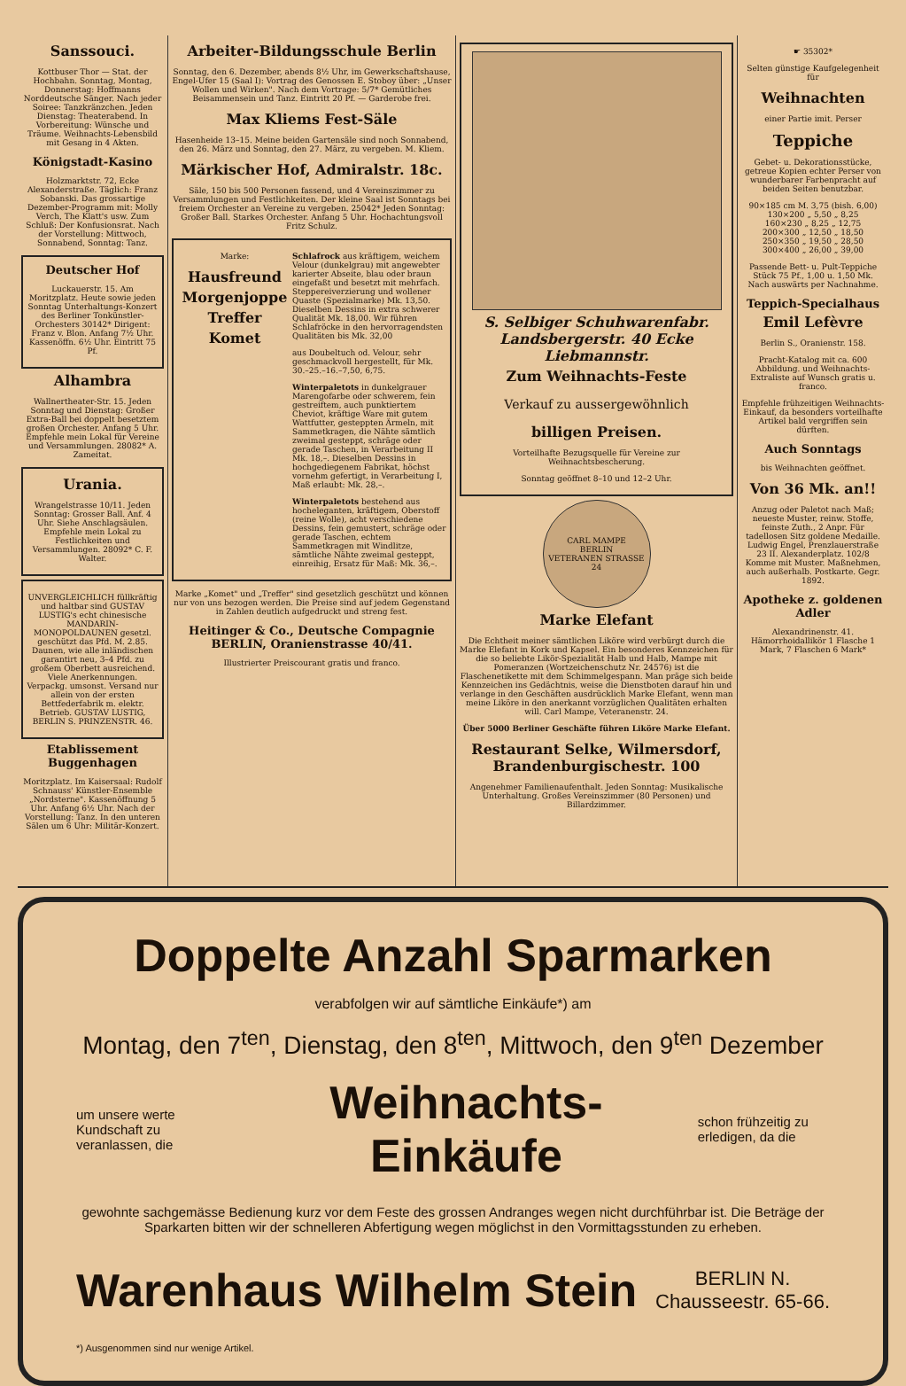Sanssouci.
Kottbuser Thor — Stat. der Hochbahn. Sonntag, Montag, Donnerstag: Hoffmanns Norddeutsche Sänger. Nach jeder Soiree: Tanzkränzchen. Jeden Dienstag: Theaterabend. In Vorbereitung: Wünsche und Träume. Weihnachts-Lebensbild mit Gesang in 4 Akten.
Königstadt-Kasino
Holzmarktstr. 72, Ecke Alexanderstraße. Täglich: Franz Sobanski. Das grossartige Dezember-Programm mit: Molly Verch, The Klatt's usw. Zum Schluß: Der Konfusionsrat. Nach der Vorstellung: Mittwoch, Sonnabend, Sonntag: Tanz.
Deutscher Hof
Luckauerstr. 15. Am Moritzplatz. Heute sowie jeden Sonntag Unterhaltungs-Konzert des Berliner Tonkünstler-Orchesters 30142* Dirigent: Franz v. Blon. Anfang 7½ Uhr. Kassenöffn. 6½ Uhr. Eintritt 75 Pf.
Alhambra
Wallnertheater-Str. 15. Jeden Sonntag und Dienstag: Großer Extra-Ball bei doppelt besetztem großen Orchester. Anfang 5 Uhr. Empfehle mein Lokal für Vereine und Versammlungen. 28082* A. Zameitat.
Urania.
Wrangelstrasse 10/11. Jeden Sonntag: Grosser Ball. Anf. 4 Uhr. Siehe Anschlagsäulen. Empfehle mein Lokal zu Festlichkeiten und Versammlungen. 28092* C. F. Walter.
UNVERGLEICHLICH füllkräftig und haltbar sind GUSTAV LUSTIG's echt chinesische MANDARIN-MONOPOLDAUNEN gesetzl. geschützt das Pfd. M. 2.85. Daunen, wie alle inländischen garantirt neu, 3–4 Pfd. zu großem Oberbett ausreichend. Viele Anerkennungen. Verpackg. umsonst. Versand nur allein von der ersten Bettfederfabrik m. elektr. Betrieb. GUSTAV LUSTIG, BERLIN S. PRINZENSTR. 46.
Etablissement Buggenhagen
Moritzplatz. Im Kaisersaal: Rudolf Schnauss' Künstler-Ensemble „Nordsterne". Kassenöffnung 5 Uhr. Anfang 6½ Uhr. Nach der Vorstellung: Tanz. In den unteren Sälen um 6 Uhr: Militär-Konzert.
Arbeiter-Bildungsschule Berlin
Sonntag, den 6. Dezember, abends 8½ Uhr, im Gewerkschaftshause, Engel-Ufer 15 (Saal I): Vortrag des Genossen E. Stoboy über: „Unser Wollen und Wirken". Nach dem Vortrage: 5/7* Gemütliches Beisammensein und Tanz. Eintritt 20 Pf. — Garderobe frei.
Max Kliems Fest-Säle
Hasenheide 13–15. Meine beiden Gartensäle sind noch Sonnabend, den 26. März und Sonntag, den 27. März, zu vergeben. M. Kliem.
Märkischer Hof, Admiralstr. 18c.
Säle, 150 bis 500 Personen fassend, und 4 Vereinszimmer zu Versammlungen und Festlichkeiten. Der kleine Saal ist Sonntags bei freiem Orchester an Vereine zu vergeben. 25042* Jeden Sonntag: Großer Ball. Starkes Orchester. Anfang 5 Uhr. Hochachtungsvoll Fritz Schulz.
Marke:
Hausfreund
Morgenjoppe
Treffer
Komet
Schlafrock aus kräftigem, weichem Velour (dunkelgrau) mit angewebter karierter Abseite, blau oder braun eingefaßt und besetzt mit mehrfach. Steppereiverzierung und wollener Quaste (Spezialmarke) Mk. 13,50. Dieselben Dessins in extra schwerer Qualität Mk. 18,00. Wir führen Schlafröcke in den hervorragendsten Qualitäten bis Mk. 32,00
aus Doubeltuch od. Velour, sehr geschmackvoll hergestellt, für Mk. 30.–25.–16.–7,50, 6,75.
Winterpaletots in dunkelgrauer Marengofarbe oder schwerem, fein gestreiftem, auch punktiertem Cheviot, kräftige Ware mit gutem Wattfutter, gesteppten Ärmeln, mit Sammetkragen, die Nähte sämtlich zweimal gesteppt, schräge oder gerade Taschen, in Verarbeitung II Mk. 18,–. Dieselben Dessins in hochgediegenem Fabrikat, höchst vornehm gefertigt, in Verarbeitung I, Maß erlaubt: Mk. 28,–.
Winterpaletots bestehend aus hocheleganten, kräftigem, Oberstoff (reine Wolle), acht verschiedene Dessins, fein gemustert, schräge oder gerade Taschen, echtem Sammetkragen mit Windlitze, sämtliche Nähte zweimal gesteppt, einreihig, Ersatz für Maß: Mk. 36,–.
Marke „Komet" und „Treffer" sind gesetzlich geschützt und können nur von uns bezogen werden. Die Preise sind auf jedem Gegenstand in Zahlen deutlich aufgedruckt und streng fest.
Heitinger & Co., Deutsche Compagnie BERLIN, Oranienstrasse 40/41.
Illustrierter Preiscourant gratis und franco.
S. Selbiger Schuhwarenfabr. Landsbergerstr. 40 Ecke Liebmannstr.
Zum Weihnachts-Feste
Verkauf zu aussergewöhnlich
billigen Preisen.
Vorteilhafte Bezugsquelle für Vereine zur Weihnachtsbescherung.
Sonntag geöffnet 8–10 und 12–2 Uhr.
CARL MAMPE
BERLIN
VETERANEN STRASSE 24
Marke Elefant
Die Echtheit meiner sämtlichen Liköre wird verbürgt durch die Marke Elefant in Kork und Kapsel. Ein besonderes Kennzeichen für die so beliebte Likör-Spezialität Halb und Halb, Mampe mit Pomeranzen (Wortzeichenschutz Nr. 24576) ist die Flaschenetikette mit dem Schimmelgespann. Man präge sich beide Kennzeichen ins Gedächtnis, weise die Dienstboten darauf hin und verlange in den Geschäften ausdrücklich Marke Elefant, wenn man meine Liköre in den anerkannt vorzüglichen Qualitäten erhalten will. Carl Mampe, Veteranenstr. 24.
Über 5000 Berliner Geschäfte führen Liköre Marke Elefant.
Restaurant Selke, Wilmersdorf, Brandenburgischestr. 100
Angenehmer Familienaufenthalt. Jeden Sonntag: Musikalische Unterhaltung. Großes Vereinszimmer (80 Personen) und Billardzimmer.
☛ 35302*
Selten günstige Kaufgelegenheit für
Weihnachten
einer Partie imit. Perser
Teppiche
Gebet- u. Dekorationsstücke, getreue Kopien echter Perser von wunderbarer Farbenpracht auf beiden Seiten benutzbar.
90×185 cm M. 3,75 (bish. 6,00)
130×200 „ 5,50 „ 8,25
160×230 „ 8,25 „ 12,75
200×300 „ 12,50 „ 18,50
250×350 „ 19,50 „ 28,50
300×400 „ 26,00 „ 39,00
Passende Bett- u. Pult-Teppiche Stück 75 Pf., 1,00 u. 1,50 Mk. Nach auswärts per Nachnahme.
Teppich-Specialhaus
Emil Lefèvre
Berlin S., Oranienstr. 158.
Pracht-Katalog mit ca. 600 Abbildung. und Weihnachts-Extraliste auf Wunsch gratis u. franco.
Empfehle frühzeitigen Weihnachts-Einkauf, da besonders vorteilhafte Artikel bald vergriffen sein dürften.
Auch Sonntags
bis Weihnachten geöffnet.
Von 36 Mk. an!!
Anzug oder Paletot nach Maß; neueste Muster, reinw. Stoffe, feinste Zuth., 2 Anpr. Für tadellosen Sitz goldene Medaille. Ludwig Engel, Prenzlauerstraße 23 II. Alexanderplatz. 102/8 Komme mit Muster. Maßnehmen, auch außerhalb. Postkarte. Gegr. 1892.
Apotheke z. goldenen Adler
Alexandrinenstr. 41. Hämorrhoidallikör 1 Flasche 1 Mark, 7 Flaschen 6 Mark*
Doppelte Anzahl Sparmarken
verabfolgen wir auf sämtliche Einkäufe*) am
Montag, den 7<sup>ten</sup>, Dienstag, den 8<sup>ten</sup>, Mittwoch, den 9<sup>ten</sup> Dezember
um unsere werte Kundschaft zu veranlassen, die
Weihnachts-Einkäufe
schon frühzeitig zu erledigen, da die
gewohnte sachgemässe Bedienung kurz vor dem Feste des grossen Andranges wegen nicht durchführbar ist. Die Beträge der Sparkarten bitten wir der schnelleren Abfertigung wegen möglichst in den Vormittagsstunden zu erheben.
Warenhaus Wilhelm Stein
BERLIN N.
Chausseestr. 65-66.
*) Ausgenommen sind nur wenige Artikel.